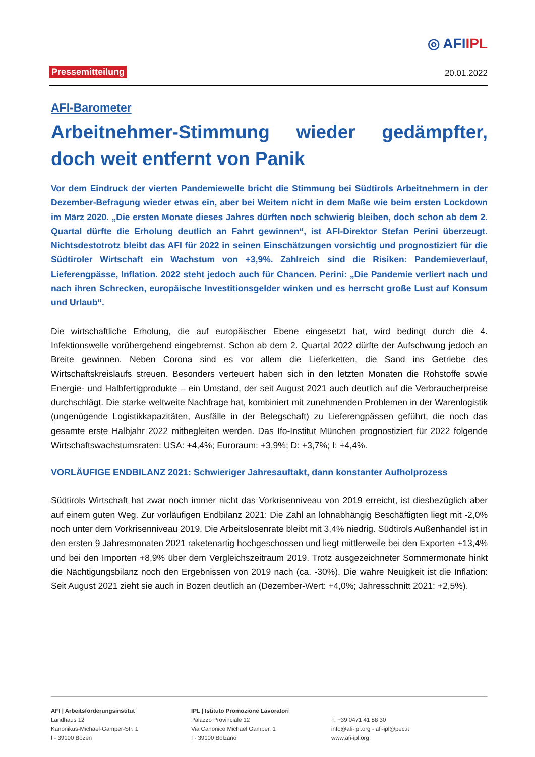◎ AFIIPL
Pressemitteilung 20.01.2022
AFI-Barometer
Arbeitnehmer-Stimmung wieder gedämpfter, doch weit entfernt von Panik
Vor dem Eindruck der vierten Pandemiewelle bricht die Stimmung bei Südtirols Arbeitnehmern in der Dezember-Befragung wieder etwas ein, aber bei Weitem nicht in dem Maße wie beim ersten Lockdown im März 2020. „Die ersten Monate dieses Jahres dürften noch schwierig bleiben, doch schon ab dem 2. Quartal dürfte die Erholung deutlich an Fahrt gewinnen“, ist AFI-Direktor Stefan Perini überzeugt. Nichtsdestotrotz bleibt das AFI für 2022 in seinen Einschätzungen vorsichtig und prognostiziert für die Südtiroler Wirtschaft ein Wachstum von +3,9%. Zahlreich sind die Risiken: Pandemieverlauf, Lieferengpässe, Inflation. 2022 steht jedoch auch für Chancen. Perini: „Die Pandemie verliert nach und nach ihren Schrecken, europäische Investitionsgelder winken und es herrscht große Lust auf Konsum und Urlaub“.
Die wirtschaftliche Erholung, die auf europäischer Ebene eingesetzt hat, wird bedingt durch die 4. Infektionswelle vorübergehend eingebremst. Schon ab dem 2. Quartal 2022 dürfte der Aufschwung jedoch an Breite gewinnen. Neben Corona sind es vor allem die Lieferketten, die Sand ins Getriebe des Wirtschaftskreislaufs streuen. Besonders verteuert haben sich in den letzten Monaten die Rohstoffe sowie Energie- und Halbfertigprodukte – ein Umstand, der seit August 2021 auch deutlich auf die Verbraucherpreise durchschlägt. Die starke weltweite Nachfrage hat, kombiniert mit zunehmenden Problemen in der Warenlogistik (ungenügende Logistikkapazitäten, Ausfälle in der Belegschaft) zu Lieferengpässen geführt, die noch das gesamte erste Halbjahr 2022 mitbegleiten werden. Das Ifo-Institut München prognostiziert für 2022 folgende Wirtschaftswachstumsraten: USA: +4,4%; Euroraum: +3,9%; D: +3,7%; I: +4,4%.
VORLÄUFIGE ENDBILANZ 2021: Schwieriger Jahresauftakt, dann konstanter Aufholprozess
Südtirols Wirtschaft hat zwar noch immer nicht das Vorkrisenniveau von 2019 erreicht, ist diesbezüglich aber auf einem guten Weg. Zur vorläufigen Endbilanz 2021: Die Zahl an lohnabhängig Beschäftigten liegt mit -2,0% noch unter dem Vorkrisenniveau 2019. Die Arbeitslosenrate bleibt mit 3,4% niedrig. Südtirols Außenhandel ist in den ersten 9 Jahresmonaten 2021 raketenartig hochgeschossen und liegt mittlerweile bei den Exporten +13,4% und bei den Importen +8,9% über dem Vergleichszeitraum 2019. Trotz ausgezeichneter Sommermonate hinkt die Nächtigungsbilanz noch den Ergebnissen von 2019 nach (ca. -30%). Die wahre Neuigkeit ist die Inflation: Seit August 2021 zieht sie auch in Bozen deutlich an (Dezember-Wert: +4,0%; Jahresschnitt 2021: +2,5%).
AFI | Arbeitsförderungsinstitut
Landhaus 12
Kanonikus-Michael-Gamper-Str. 1
I - 39100 Bozen
IPL | Istituto Promozione Lavoratori
Palazzo Provinciale 12
Via Canonico Michael Gamper, 1
I - 39100 Bolzano
T. +39 0471 41 88 30
info@afi-ipl.org - afi-ipl@pec.it
www.afi-ipl.org